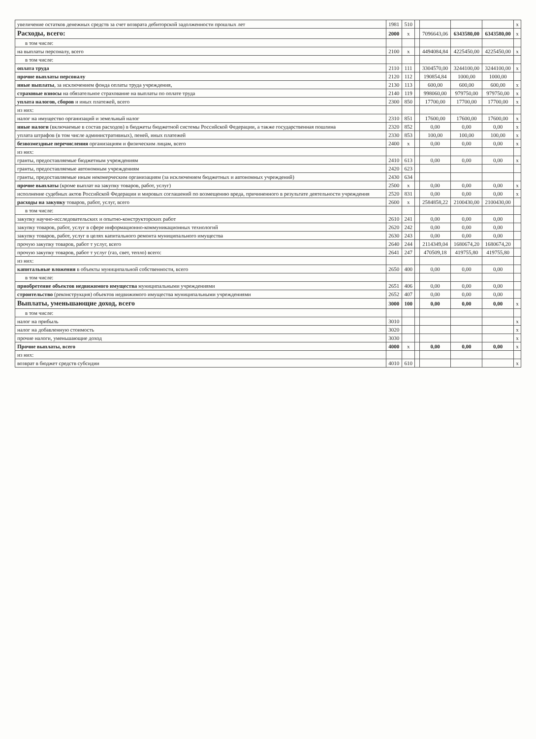| увеличение остатков денежных средств за счет возврата дебиторской задолженности прошлых лет | 1981 | 510 | | | | | x |
| Расходы, всего: | 2000 | x | | 7096643,06 | 6343580,00 | 6343580,00 | x |
| в том числе: | | | | | | | |
| на выплаты персоналу, всего | 2100 | x | | 4494084,84 | 4225450,00 | 4225450,00 | x |
| в том числе: | | | | | | | |
| оплата труда | 2110 | 111 | | 3304570,00 | 3244100,00 | 3244100,00 | x |
| прочие выплаты персоналу | 2120 | 112 | | 190854,84 | 1000,00 | 1000,00 | |
| иные выплаты , за исключением фонда оплаты труда учреждения, | 2130 | 113 | | 600,00 | 600,00 | 600,00 | x |
| страховые взносы на обязательное страхование на выплаты по оплате труда | 2140 | 119 | | 998060,00 | 979750,00 | 979750,00 | x |
| уплата налогов, сборов и иных платежей, всего | 2300 | 850 | | 17700,00 | 17700,00 | 17700,00 | x |
| из них: | | | | | | | |
| налог на имущество организаций и земельный налог | 2310 | 851 | | 17600,00 | 17600,00 | 17600,00 | x |
| иные налоги (включаемые в состав расходов) в бюджеты бюджетной системы Российской Федерации, а также государственная пошлина | 2320 | 852 | | 0,00 | 0,00 | 0,00 | x |
| уплата штрафов (в том числе административных), пеней, иных платежей | 2330 | 853 | | 100,00 | 100,00 | 100,00 | x |
| безвозмездные перечисления организациям и физическим лицам, всего | 2400 | x | | 0,00 | 0,00 | 0,00 | x |
| из них: | | | | | | | |
| гранты, предоставляемые бюджетным учреждениям | 2410 | 613 | | 0,00 | 0,00 | 0,00 | x |
| гранты, предоставляемые автономным учреждениям | 2420 | 623 | | | | | |
| гранты, предоставляемые иным некомерческим организациям (за исключением бюджетных и автономных учреждений) | 2430 | 634 | | | | | |
| прочие выплаты (кроме выплат на закупку товаров, работ, услуг) | 2500 | x | | 0,00 | 0,00 | 0,00 | x |
| исполнение судебных актов Российской Федерации и мировых соглашений по возмещению вреда, причиненного в результате деятельности учреждения | 2520 | 831 | | 0,00 | 0,00 | 0,00 | x |
| расходы на закупку товаров, работ, услуг, всего | 2600 | x | | 2584858,22 | 2100430,00 | 2100430,00 | |
| в том числе: | | | | | | | |
| закупку научно-исследовательских и опытно-конструкторских работ | 2610 | 241 | | 0,00 | 0,00 | 0,00 | |
| закупку товаров, работ, услуг в сфере информационно-коммуникационных технологий | 2620 | 242 | | 0,00 | 0,00 | 0,00 | |
| закупку товаров, работ, услуг в целях капитального ремонта муниципального имущества | 2630 | 243 | | 0,00 | 0,00 | 0,00 | |
| прочую закупку товаров, работ т услуг, всего | 2640 | 244 | | 2114349,04 | 1680674,20 | 1680674,20 | |
| прочую закупку товаров, работ т услуг (газ, свет, тепло) всего: | 2641 | 247 | | 470509,18 | 419755,80 | 419755,80 | |
| из них: | | | | | | | |
| капитальные вложения в объекты муниципальной собственности, всего | 2650 | 400 | | 0,00 | 0,00 | 0,00 | |
| в том числе: | | | | | | | |
| приобретение объектов недвижимого имущества муниципальными учреждениями | 2651 | 406 | | 0,00 | 0,00 | 0,00 | |
| строительство (реконструкция) объектов недвижимого имущества муниципальными учреждениями | 2652 | 407 | | 0,00 | 0,00 | 0,00 | |
| Выплаты, уменьшающие доход, всего | 3000 | 100 | | 0,00 | 0,00 | 0,00 | x |
| в том числе: | | | | | | | |
| налог на прибыль | 3010 | | | | | | x |
| налог на добавленную стоимость | 3020 | | | | | | x |
| прочие налоги, уменьшающие доход | 3030 | | | | | | x |
| Прочие выплаты, всего | 4000 | x | | 0,00 | 0,00 | 0,00 | x |
| из них: | | | | | | | |
| возврат в бюджет средств субсидии | 4010 | 610 | | | | | x |